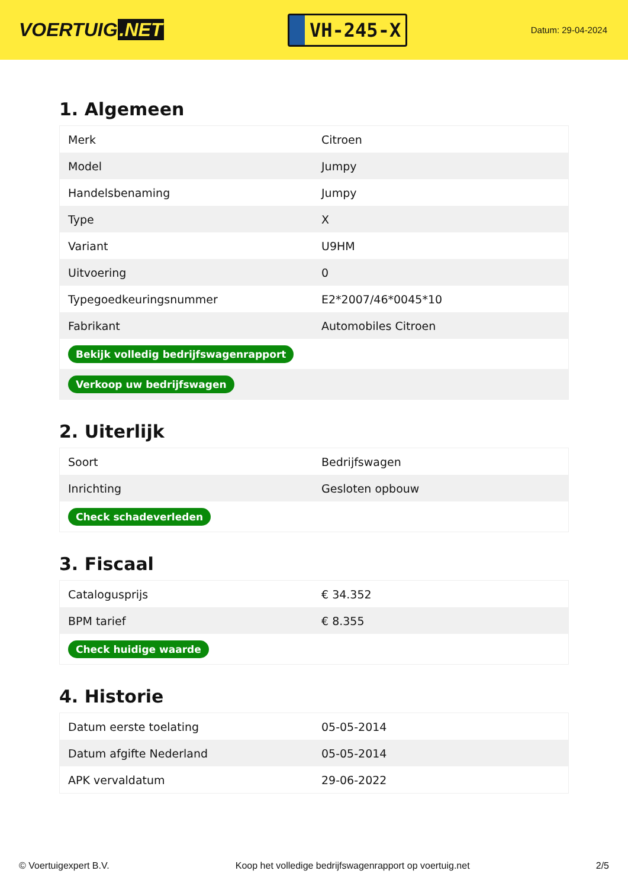VOERTUIG.NET
VH-245-X
Datum: 29-04-2024
1. Algemeen
| Merk | Citroen |
| Model | Jumpy |
| Handelsbenaming | Jumpy |
| Type | X |
| Variant | U9HM |
| Uitvoering | 0 |
| Typegoedkeuringsnummer | E2*2007/46*0045*10 |
| Fabrikant | Automobiles Citroen |
| Bekijk volledig bedrijfswagenrapport | |
| Verkoop uw bedrijfswagen | |
2. Uiterlijk
| Soort | Bedrijfswagen |
| Inrichting | Gesloten opbouw |
| Check schadeverleden | |
3. Fiscaal
| Catalogusprijs | € 34.352 |
| BPM tarief | € 8.355 |
| Check huidige waarde | |
4. Historie
| Datum eerste toelating | 05-05-2014 |
| Datum afgifte Nederland | 05-05-2014 |
| APK vervaldatum | 29-06-2022 |
© Voertuigexpert B.V. Koop het volledige bedrijfswagenrapport op voertuig.net 2/5